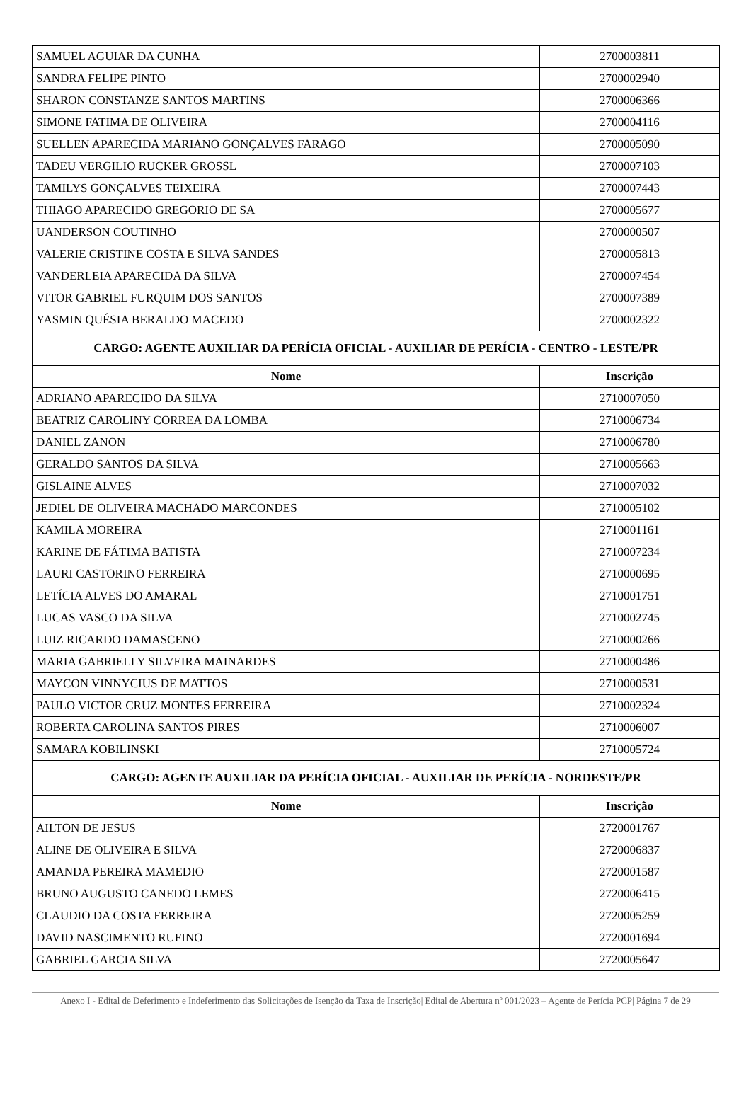| SAMUEL AGUIAR DA CUNHA | 2700003811 |
| SANDRA FELIPE PINTO | 2700002940 |
| SHARON CONSTANZE SANTOS MARTINS | 2700006366 |
| SIMONE FATIMA DE OLIVEIRA | 2700004116 |
| SUELLEN APARECIDA MARIANO GONÇALVES FARAGO | 2700005090 |
| TADEU VERGILIO RUCKER GROSSL | 2700007103 |
| TAMILYS GONÇALVES TEIXEIRA | 2700007443 |
| THIAGO APARECIDO GREGORIO DE SA | 2700005677 |
| UANDERSON COUTINHO | 2700000507 |
| VALERIE CRISTINE COSTA E SILVA SANDES | 2700005813 |
| VANDERLEIA APARECIDA DA SILVA | 2700007454 |
| VITOR GABRIEL FURQUIM DOS SANTOS | 2700007389 |
| YASMIN QUÉSIA BERALDO MACEDO | 2700002322 |
| CARGO: AGENTE AUXILIAR DA PERÍCIA OFICIAL - AUXILIAR DE PERÍCIA - CENTRO - LESTE/PR | |
| Nome | Inscrição |
| ADRIANO APARECIDO DA SILVA | 2710007050 |
| BEATRIZ CAROLINY CORREA DA LOMBA | 2710006734 |
| DANIEL ZANON | 2710006780 |
| GERALDO SANTOS DA SILVA | 2710005663 |
| GISLAINE ALVES | 2710007032 |
| JEDIEL DE OLIVEIRA MACHADO MARCONDES | 2710005102 |
| KAMILA MOREIRA | 2710001161 |
| KARINE DE FÁTIMA BATISTA | 2710007234 |
| LAURI CASTORINO FERREIRA | 2710000695 |
| LETÍCIA ALVES DO AMARAL | 2710001751 |
| LUCAS VASCO DA SILVA | 2710002745 |
| LUIZ RICARDO DAMASCENO | 2710000266 |
| MARIA GABRIELLY SILVEIRA MAINARDES | 2710000486 |
| MAYCON VINNYCIUS DE MATTOS | 2710000531 |
| PAULO VICTOR CRUZ MONTES FERREIRA | 2710002324 |
| ROBERTA CAROLINA SANTOS PIRES | 2710006007 |
| SAMARA KOBILINSKI | 2710005724 |
| CARGO: AGENTE AUXILIAR DA PERÍCIA OFICIAL - AUXILIAR DE PERÍCIA - NORDESTE/PR | |
| Nome | Inscrição |
| AILTON DE JESUS | 2720001767 |
| ALINE DE OLIVEIRA E SILVA | 2720006837 |
| AMANDA PEREIRA MAMEDIO | 2720001587 |
| BRUNO AUGUSTO CANEDO LEMES | 2720006415 |
| CLAUDIO DA COSTA FERREIRA | 2720005259 |
| DAVID NASCIMENTO RUFINO | 2720001694 |
| GABRIEL GARCIA SILVA | 2720005647 |
Anexo I - Edital de Deferimento e Indeferimento das Solicitações de Isenção da Taxa de Inscrição| Edital de Abertura nº 001/2023 – Agente de Perícia PCP| Página 7 de 29